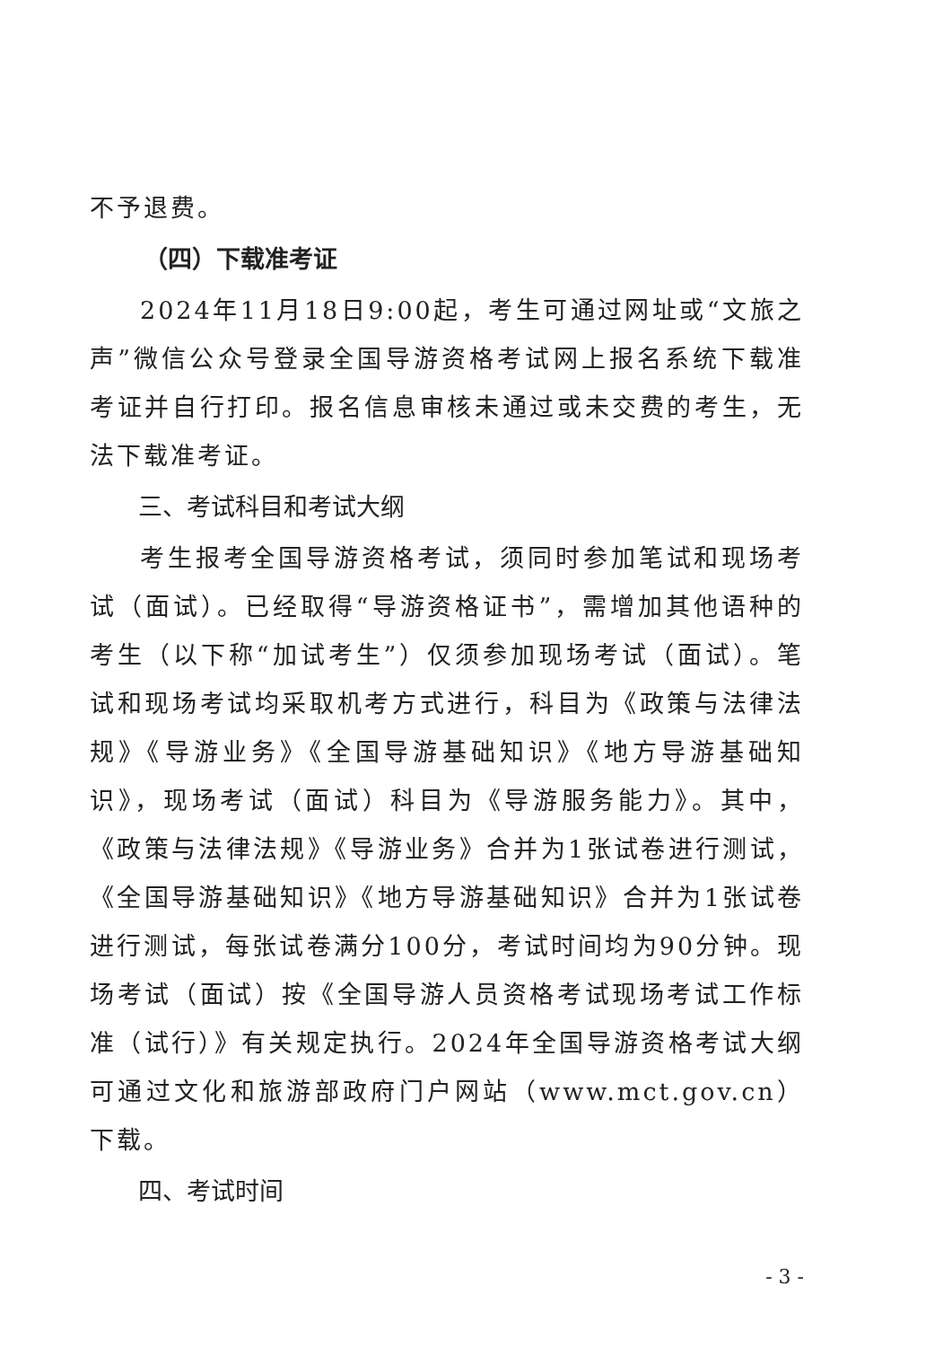不予退费。
（四）下载准考证
2024年11月18日9:00起，考生可通过网址或“文旅之声”微信公众号登录全国导游资格考试网上报名系统下载准考证并自行打印。报名信息审核未通过或未交费的考生，无法下载准考证。
三、考试科目和考试大纲
考生报考全国导游资格考试，须同时参加笔试和现场考试（面试）。已经取得“导游资格证书”，需增加其他语种的考生（以下称“加试考生”）仅须参加现场考试（面试）。笔试和现场考试均采取机考方式进行，科目为《政策与法律法规》《导游业务》《全国导游基础知识》《地方导游基础知识》，现场考试（面试）科目为《导游服务能力》。其中，《政策与法律法规》《导游业务》合并为1张试卷进行测试，《全国导游基础知识》《地方导游基础知识》合并为1张试卷进行测试，每张试卷满分100分，考试时间均为90分钟。现场考试（面试）按《全国导游人员资格考试现场考试工作标准（试行）》有关规定执行。2024年全国导游资格考试大纲可通过文化和旅游部政府门户网站（www.mct.gov.cn）下载。
四、考试时间
- 3 -